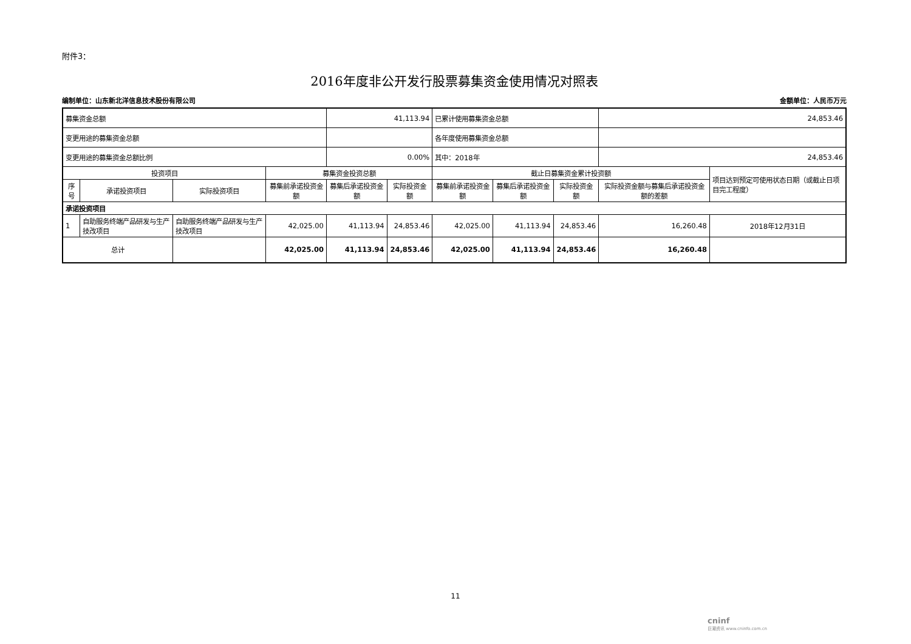附件3：
2016年度非公开发行股票募集资金使用情况对照表
编制单位：山东新北洋信息技术股份有限公司 金额单位：人民币万元
| 募集资金总额 | | | | 41,113.94 | | 已累计使用募集资金总额 | | | 24,853.46 | |
| 变更用途的募集资金总额 | | | | | | 各年度使用募集资金总额 | | | | |
| 变更用途的募集资金总额比例 | | | | 0.00% | | 其中：2018年 | | | 24,853.46 | |
| 投资项目 | | | 募集资金投资总额 | | | 截止日募集资金累计投资额 | | | | 项目达到预定可使用状态日期（或截止日项目完工程度） |
| 序号 | 承诺投资项目 | 实际投资项目 | 募集前承诺投资金额 | 募集后承诺投资金额 | 实际投资金额 | 募集前承诺投资金额 | 募集后承诺投资金额 | 实际投资金额 | 实际投资金额与募集后承诺投资金额的差额 | |
| 承诺投资项目 | | | | | | | | | | |
| 1 | 自助服务终端产品研发与生产技改项目 | 自助服务终端产品研发与生产技改项目 | 42,025.00 | 41,113.94 | 24,853.46 | 42,025.00 | 41,113.94 | 24,853.46 | 16,260.48 | 2018年12月31日 |
| 总计 | | | 42,025.00 | 41,113.94 | 24,853.46 | 42,025.00 | 41,113.94 | 24,853.46 | 16,260.48 | |
11
cninf
巨潮资讯 www.cninfo.com.cn